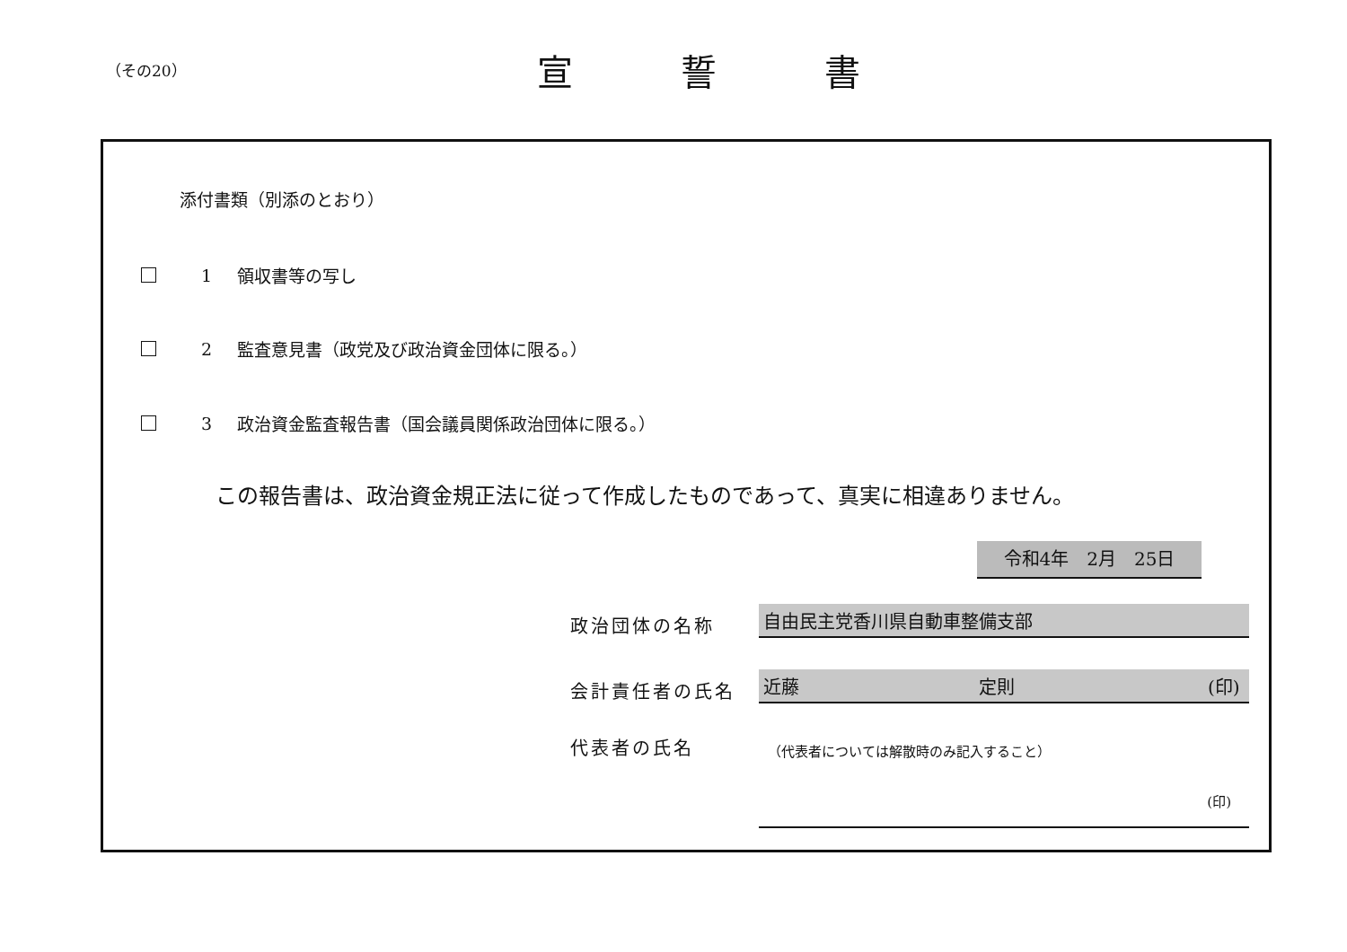（その20）
宣誓書
添付書類（別添のとおり）
1 領収書等の写し
2 監査意見書（政党及び政治資金団体に限る。）
3 政治資金監査報告書（国会議員関係政治団体に限る。）
この報告書は、政治資金規正法に従って作成したものであって、真実に相違ありません。
令和4年　2月　25日
政治団体の名称
自由民主党香川県自動車整備支部
会計責任者の氏名
近藤 定則 (印)
代表者の氏名
（代表者については解散時のみ記入すること）
(印)